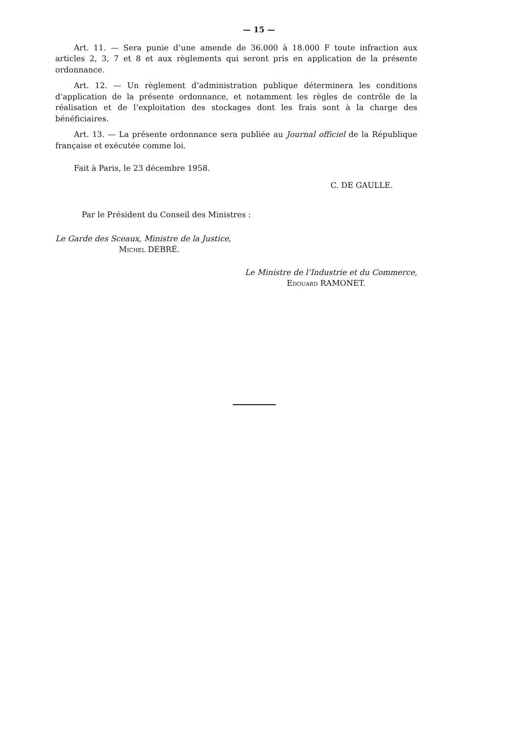— 15 —
Art. 11. — Sera punie d’une amende de 36.000 à 18.000 F toute infraction aux articles 2, 3, 7 et 8 et aux règlements qui seront pris en application de la présente ordonnance.
Art. 12. — Un règlement d’administration publique déterminera les conditions d’application de la présente ordonnance, et notamment les règles de contrôle de la réalisation et de l’exploitation des stockages dont les frais sont à la charge des bénéficiaires.
Art. 13. — La présente ordonnance sera publiée au Journal officiel de la République française et exécutée comme loi.
Fait à Paris, le 23 décembre 1958.
C. DE GAULLE.
Par le Président du Conseil des Ministres :
Le Garde des Sceaux, Ministre de la Justice,
Michel DEBRÉ.
Le Ministre de l’Industrie et du Commerce,
Edouard RAMONET.